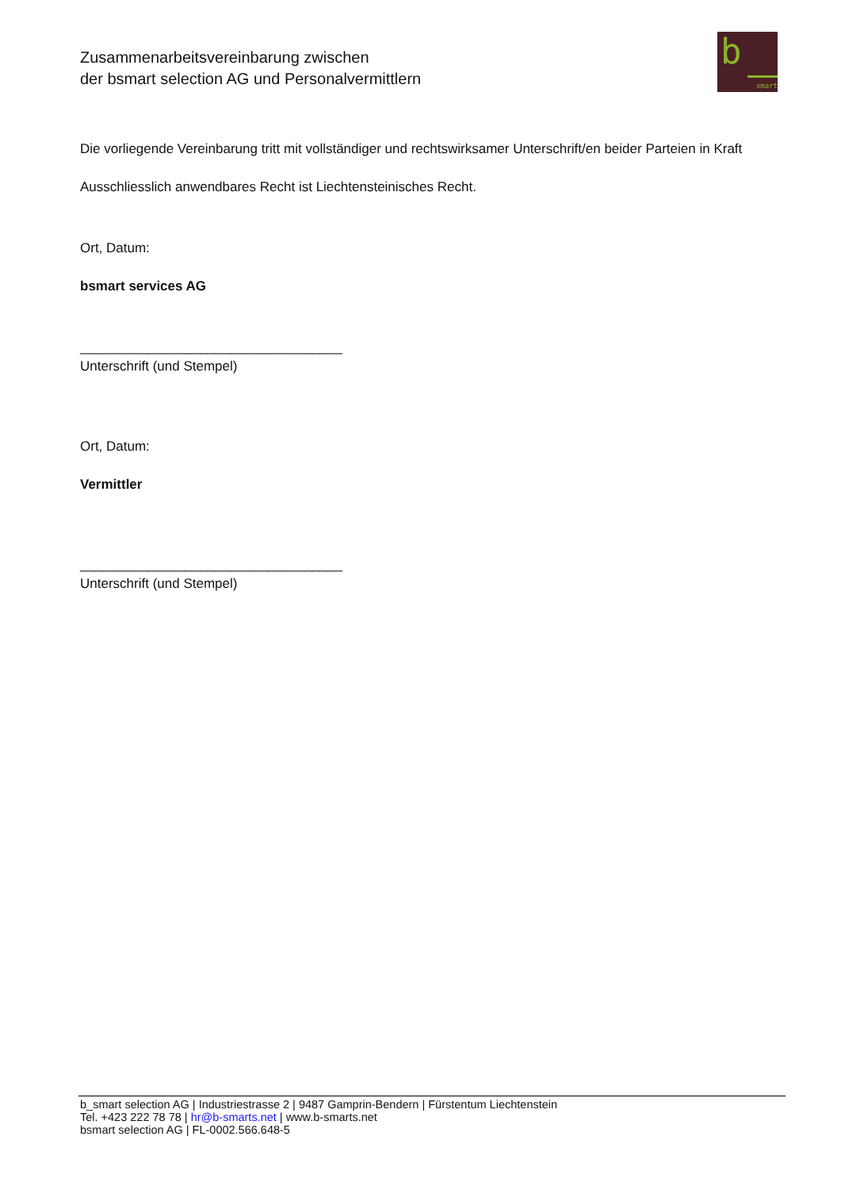Zusammenarbeitsvereinbarung zwischen
der bsmart selection AG und Personalvermittlern
b
smart
Die vorliegende Vereinbarung tritt mit vollständiger und rechtswirksamer Unterschrift/en beider Parteien in Kraft
Ausschliesslich anwendbares Recht ist Liechtensteinisches Recht.
Ort, Datum:
bsmart services AG
___________________________________
Unterschrift (und Stempel)
Ort, Datum:
Vermittler
___________________________________
Unterschrift (und Stempel)
b_smart selection AG | Industriestrasse 2 | 9487 Gamprin-Bendern | Fürstentum Liechtenstein
Tel. +423 222 78 78 | hr@b-smarts.net | www.b-smarts.net
bsmart selection AG | FL-0002.566.648-5